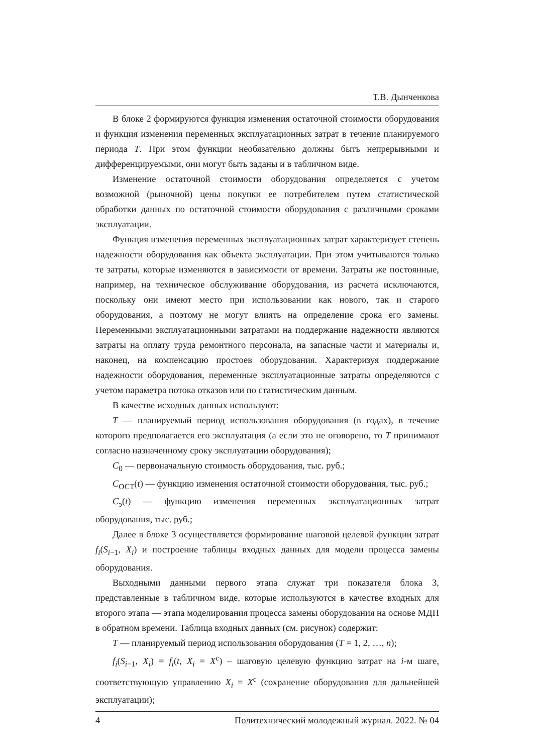Т.В. Дынченкова
В блоке 2 формируются функция изменения остаточной стоимости оборудования и функция изменения переменных эксплуатационных затрат в течение планируемого периода T. При этом функции необязательно должны быть непрерывными и дифференцируемыми, они могут быть заданы и в табличном виде.
Изменение остаточной стоимости оборудования определяется с учетом возможной (рыночной) цены покупки ее потребителем путем статистической обработки данных по остаточной стоимости оборудования с различными сроками эксплуатации.
Функция изменения переменных эксплуатационных затрат характеризует степень надежности оборудования как объекта эксплуатации. При этом учитываются только те затраты, которые изменяются в зависимости от времени. Затраты же постоянные, например, на техническое обслуживание оборудования, из расчета исключаются, поскольку они имеют место при использовании как нового, так и старого оборудования, а поэтому не могут влиять на определение срока его замены. Переменными эксплуатационными затратами на поддержание надежности являются затраты на оплату труда ремонтного персонала, на запасные части и материалы и, наконец, на компенсацию простоев оборудования. Характеризуя поддержание надежности оборудования, переменные эксплуатационные затраты определяются с учетом параметра потока отказов или по статистическим данным.
В качестве исходных данных используют:
T — планируемый период использования оборудования (в годах), в течение которого предполагается его эксплуатация (а если это не оговорено, то T принимают согласно назначенному сроку эксплуатации оборудования);
C<sub>0</sub> — первоначальную стоимость оборудования, тыс. руб.;
C<sub>ОСТ</sub>(t) — функцию изменения остаточной стоимости оборудования, тыс. руб.;
C<sub>э</sub>(t) — функцию изменения переменных эксплуатационных затрат оборудования, тыс. руб.;
Далее в блоке 3 осуществляется формирование шаговой целевой функции затрат f<sub>i</sub>(S<sub>i−1</sub>, X<sub>i</sub>) и построение таблицы входных данных для модели процесса замены оборудования.
Выходными данными первого этапа служат три показателя блока 3, представленные в табличном виде, которые используются в качестве входных для второго этапа — этапа моделирования процесса замены оборудования на основе МДП в обратном времени. Таблица входных данных (см. рисунок) содержит:
T — планируемый период использования оборудования (T = 1, 2, …, n);
f<sub>i</sub>(S<sub>i−1</sub>, X<sub>i</sub>) = f<sub>i</sub>(t, X<sub>i</sub> = X<sup>c</sup>) – шаговую целевую функцию затрат на i-м шаге, соответствующую управлению X<sub>i</sub> = X<sup>c</sup> (сохранение оборудования для дальнейшей эксплуатации);
4 Политехнический молодежный журнал. 2022. № 04